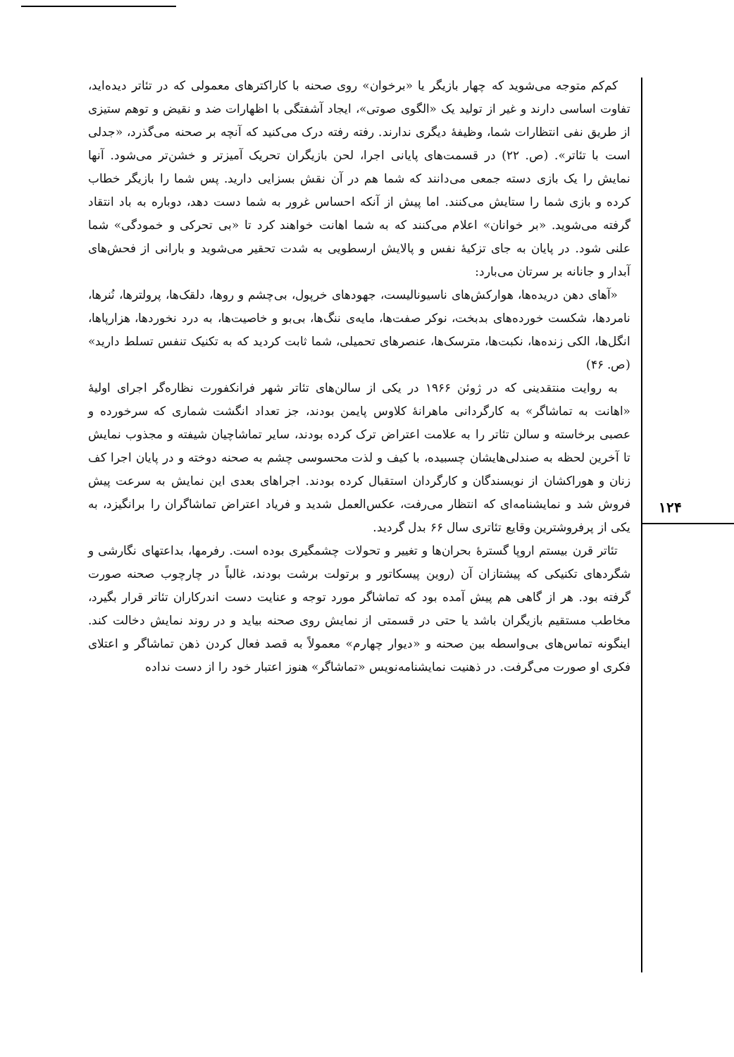کم‌کم متوجه می‌شوید که چهار بازیگر یا «برخوان» روی صحنه با کاراکترهای معمولی که در تئاتر دیده‌اید، تفاوت اساسی دارند و غیر از تولید یک «الگوی صوتی»، ایجاد آشفتگی با اظهارات ضد و نقیض و توهم ستیزی از طریق نفی انتظارات شما، وظیفهٔ دیگری ندارند. رفته رفته درک می‌کنید که آنچه بر صحنه می‌گذرد، «جدلی است با تئاتر». (ص. ۲۲) در قسمت‌های پایانی اجرا، لحن بازیگران تحریک آمیزتر و خشن‌تر می‌شود. آنها نمایش را یک بازی دسته جمعی می‌دانند که شما هم در آن نقش بسزایی دارید. پس شما را بازیگر خطاب کرده و بازی شما را ستایش می‌کنند. اما پیش از آنکه احساس غرور به شما دست دهد، دوباره به باد انتقاد گرفته می‌شوید. «بر خوانان» اعلام می‌کنند که به شما اهانت خواهند کرد تا «بی تحرکی و خمودگی» شما علنی شود. در پایان به جای تزکیهٔ نفس و پالایش ارسطویی به شدت تحقیر می‌شوید و بارانی از فحش‌های آبدار و جانانه بر سرتان می‌بارد:
«آهای دهن دریده‌ها، هوارکش‌های ناسیونالیست، جهودهای خرپول، بی‌چشم و روها، دلقک‌ها، پرولترها، نُنرها، نامردها، شکست خورده‌های بدبخت، نوکر صفت‌ها، مایه‌ی ننگ‌ها، بی‌بو و خاصیت‌ها، به درد نخوردها، هزارپاها، انگل‌ها، الکی زنده‌ها، نکبت‌ها، مترسک‌ها، عنصرهای تحمیلی، شما ثابت کردید که به تکنیک تنفس تسلط دارید» (ص. ۴۶)
به روایت منتقدینی که در ژوئن ۱۹۶۶ در یکی از سالن‌های تئاتر شهر فرانکفورت نظاره‌گر اجرای اولیهٔ «اهانت به تماشاگر» به کارگردانی ماهرانهٔ کلاوس پایمن بودند، جز تعداد انگشت شماری که سرخورده و عصبی برخاسته و سالن تئاتر را به علامت اعتراض ترک کرده بودند، سایر تماشاچیان شیفته و مجذوب نمایش تا آخرین لحظه به صندلی‌هایشان چسبیده، با کیف و لذت محسوسی چشم به صحنه دوخته و در پایان اجرا کف زنان و هوراکشان از نویسندگان و کارگردان استقبال کرده بودند. اجراهای بعدی این نمایش به سرعت پیش فروش شد و نمایشنامه‌ای که انتظار می‌رفت، عکس‌العمل شدید و فریاد اعتراض تماشاگران را برانگیزد، به یکی از پرفروشترین وقایع تئاتری سال ۶۶ بدل گردید.
تئاتر قرن بیستم اروپا گسترهٔ بحران‌ها و تغییر و تحولات چشمگیری بوده است. رفرمها، بداعتهای نگارشی و شگردهای تکنیکی که پیشتازان آن (روین پیسکاتور و برتولت برشت بودند، غالباً در چارچوب صحنه صورت گرفته بود. هر از گاهی هم پیش آمده بود که تماشاگر مورد توجه و عنایت دست اندرکاران تئاتر قرار بگیرد، مخاطب مستقیم بازیگران باشد یا حتی در قسمتی از نمایش روی صحنه بیاید و در روند نمایش دخالت کند. اینگونه تماس‌های بی‌واسطه بین صحنه و «دیوار چهارم» معمولاً به قصد فعال کردن ذهن تماشاگر و اعتلای فکری او صورت می‌گرفت. در ذهنیت نمایشنامه‌نویس «تماشاگر» هنوز اعتبار خود را از دست نداده
۱۲۴